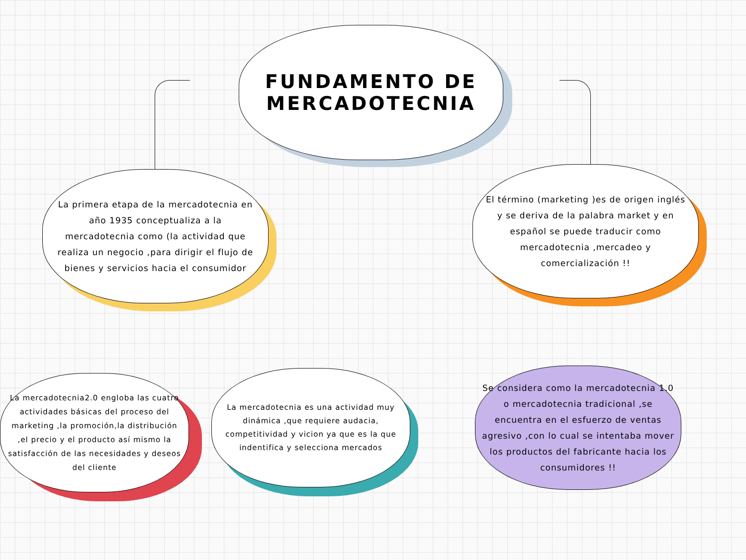FUNDAMENTO DE
MERCADOTECNIA
La primera etapa de la mercadotecnia en año 1935 conceptualiza a la mercadotecnia como (la actividad que realiza un negocio ,para dirigir el flujo de bienes y servicios hacia el consumidor
El término (marketing )es de origen inglés y se deriva de la palabra market y en español se puede traducir como mercadotecnia ,mercadeo y comercialización !!
La mercadotecnia2.0 engloba las cuatro actividades básicas del proceso del marketing ,la promoción,la distribución ,el precio y el producto así mismo la satisfacción de las necesidades y deseos del cliente
La mercadotecnia es una actividad muy dinámica ,que requiere audacia, competitividad y vicion ya que es la que indentifica y selecciona mercados
Se considera como la mercadotecnia 1.0 o mercadotecnia tradicional ,se encuentra en el esfuerzo de ventas agresivo ,con lo cual se intentaba mover los productos del fabricante hacia los consumidores !!